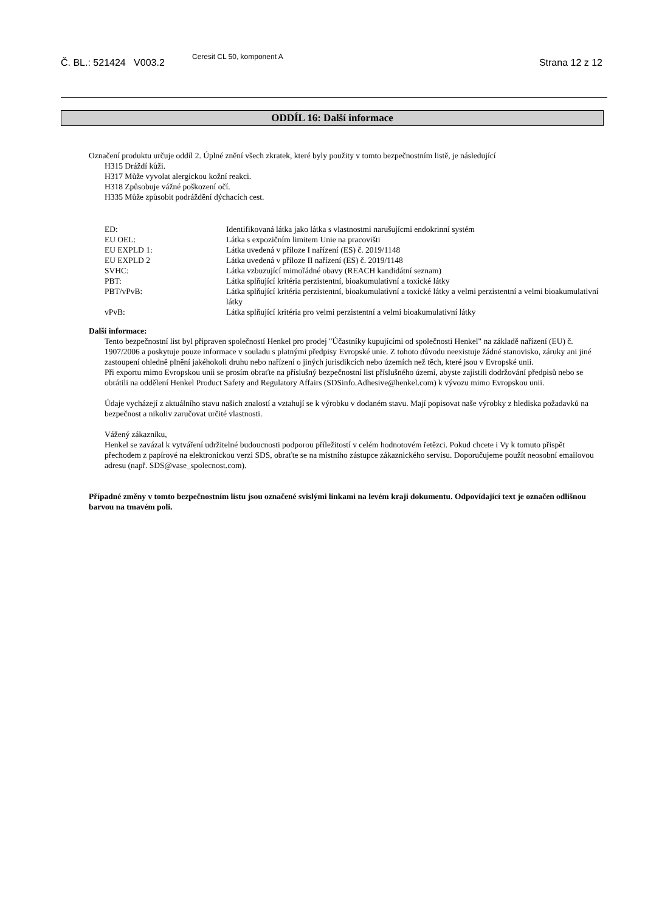Č. BL.: 521424 V003.2
Ceresit CL 50, komponent A
Strana 12 z 12
ODDÍL 16: Další informace
Označení produktu určuje oddíl 2. Úplné znění všech zkratek, které byly použity v tomto bezpečnostním listě, je následující
H315 Dráždí kůži.
H317 Může vyvolat alergickou kožní reakci.
H318 Způsobuje vážné poškození očí.
H335 Může způsobit podráždění dýchacích cest.
| ED: | Identifikovaná látka jako látka s vlastnostmi narušujícmi endokrinní systém |
| EU OEL: | Látka s expozičním limitem Unie na pracovišti |
| EU EXPLD 1: | Látka uvedená v příloze I nařízení (ES) č. 2019/1148 |
| EU EXPLD 2 | Látka uvedená v příloze II nařízení (ES) č. 2019/1148 |
| SVHC: | Látka vzbuzující mimořádné obavy (REACH kandidátní seznam) |
| PBT: | Látka splňující kritéria perzistentní, bioakumulativní a toxické látky |
| PBT/vPvB: | Látka splňující kritéria perzistentní, bioakumulativní a toxické látky a velmi perzistentní a velmi bioakumulativní látky |
| vPvB: | Látka splňující kritéria pro velmi perzistentní a velmi bioakumulativní látky |
Další informace:
Tento bezpečnostní list byl připraven společností Henkel pro prodej "Účastníky kupujícími od společnosti Henkel" na základě nařízení (EU) č. 1907/2006 a poskytuje pouze informace v souladu s platnými předpisy Evropské unie. Z tohoto důvodu neexistuje žádné stanovisko, záruky ani jiné zastoupení ohledně plnění jakéhokoli druhu nebo nařízení o jiných jurisdikcích nebo územích než těch, které jsou v Evropské unii.
Při exportu mimo Evropskou unii se prosím obraťte na příslušný bezpečnostní list příslušného území, abyste zajistili dodržování předpisů nebo se obrátili na oddělení Henkel Product Safety and Regulatory Affairs (SDSinfo.Adhesive@henkel.com) k vývozu mimo Evropskou unii.
Údaje vycházejí z aktuálního stavu našich znalostí a vztahují se k výrobku v dodaném stavu. Mají popisovat naše výrobky z hlediska požadavků na bezpečnost a nikoliv zaručovat určité vlastnosti.
Vážený zákazníku,
Henkel se zavázal k vytváření udržitelné budoucnosti podporou příležitostí v celém hodnotovém řetězci. Pokud chcete i Vy k tomuto přispět přechodem z papírové na elektronickou verzi SDS, obraťte se na místního zástupce zákaznického servisu. Doporučujeme použít neosobní emailovou adresu (např. SDS@vase_spolecnost.com).
Případné změny v tomto bezpečnostním listu jsou označené svislými linkami na levém kraji dokumentu. Odpovídající text je označen odlišnou barvou na tmavém poli.